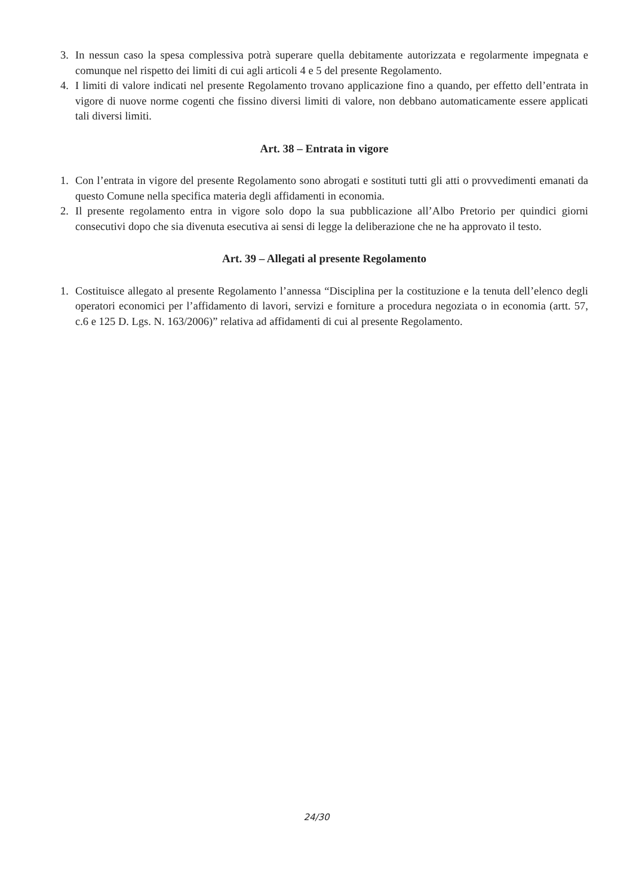3. In nessun caso la spesa complessiva potrà superare quella debitamente autorizzata e regolarmente impegnata e comunque nel rispetto dei limiti di cui agli articoli 4 e 5 del presente Regolamento.
4. I limiti di valore indicati nel presente Regolamento trovano applicazione fino a quando, per effetto dell’entrata in vigore di nuove norme cogenti che fissino diversi limiti di valore, non debbano automaticamente essere applicati tali diversi limiti.
Art. 38 – Entrata in vigore
1. Con l’entrata in vigore del presente Regolamento sono abrogati e sostituti tutti gli atti o provvedimenti emanati da questo Comune nella specifica materia degli affidamenti in economia.
2. Il presente regolamento entra in vigore solo dopo la sua pubblicazione all’Albo Pretorio per quindici giorni consecutivi dopo che sia divenuta esecutiva ai sensi di legge la deliberazione che ne ha approvato il testo.
Art. 39 – Allegati al presente Regolamento
1. Costituisce allegato al presente Regolamento l’annessa “Disciplina per la costituzione e la tenuta dell’elenco degli operatori economici per l’affidamento di lavori, servizi e forniture a procedura negoziata o in economia (artt. 57, c.6 e 125 D. Lgs. N. 163/2006)” relativa ad affidamenti di cui al presente Regolamento.
24/30